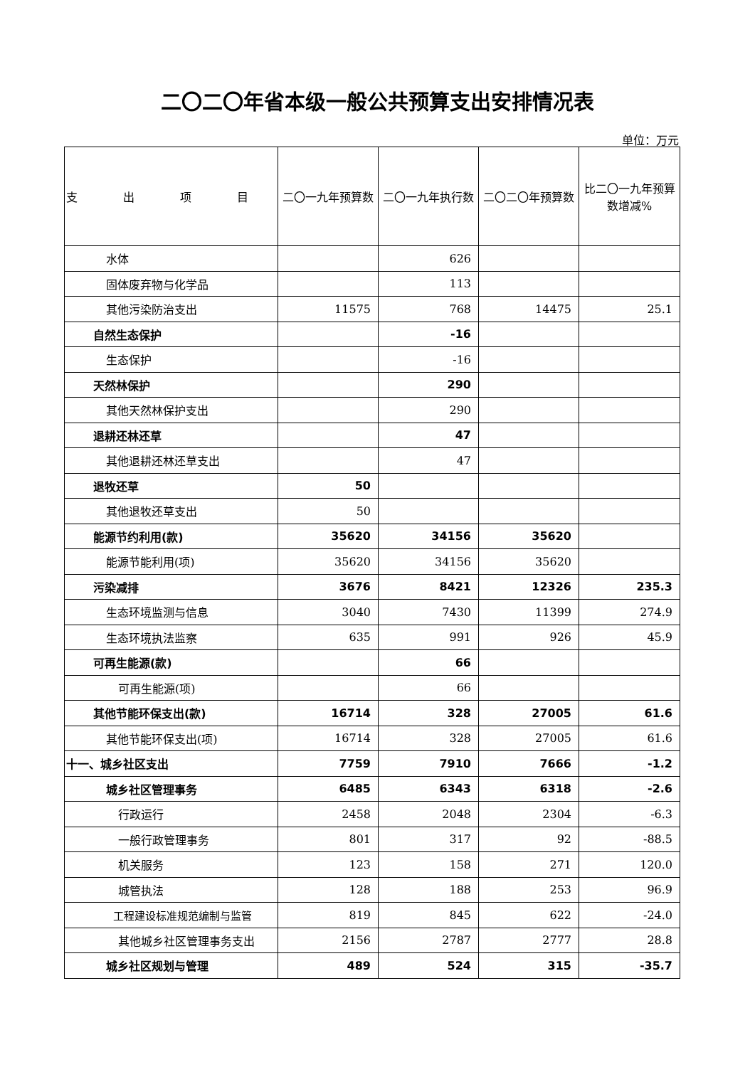二〇二〇年省本级一般公共预算支出安排情况表
单位：万元
| 支 出 项 目 | 二〇一九年预算数 | 二〇一九年执行数 | 二〇二〇年预算数 | 比二〇一九年预算数增减% |
| --- | --- | --- | --- | --- |
| 水体 | | 626 | | |
| 固体废弃物与化学品 | | 113 | | |
| 其他污染防治支出 | 11575 | 768 | 14475 | 25.1 |
| 自然生态保护 | | -16 | | |
| 生态保护 | | -16 | | |
| 天然林保护 | | 290 | | |
| 其他天然林保护支出 | | 290 | | |
| 退耕还林还草 | | 47 | | |
| 其他退耕还林还草支出 | | 47 | | |
| 退牧还草 | 50 | | | |
| 其他退牧还草支出 | 50 | | | |
| 能源节约利用(款) | 35620 | 34156 | 35620 | |
| 能源节能利用(项) | 35620 | 34156 | 35620 | |
| 污染减排 | 3676 | 8421 | 12326 | 235.3 |
| 生态环境监测与信息 | 3040 | 7430 | 11399 | 274.9 |
| 生态环境执法监察 | 635 | 991 | 926 | 45.9 |
| 可再生能源(款) | | 66 | | |
| 可再生能源(项) | | 66 | | |
| 其他节能环保支出(款) | 16714 | 328 | 27005 | 61.6 |
| 其他节能环保支出(项) | 16714 | 328 | 27005 | 61.6 |
| 十一、城乡社区支出 | 7759 | 7910 | 7666 | -1.2 |
| 城乡社区管理事务 | 6485 | 6343 | 6318 | -2.6 |
| 行政运行 | 2458 | 2048 | 2304 | -6.3 |
| 一般行政管理事务 | 801 | 317 | 92 | -88.5 |
| 机关服务 | 123 | 158 | 271 | 120.0 |
| 城管执法 | 128 | 188 | 253 | 96.9 |
| 工程建设标准规范编制与监管 | 819 | 845 | 622 | -24.0 |
| 其他城乡社区管理事务支出 | 2156 | 2787 | 2777 | 28.8 |
| 城乡社区规划与管理 | 489 | 524 | 315 | -35.7 |